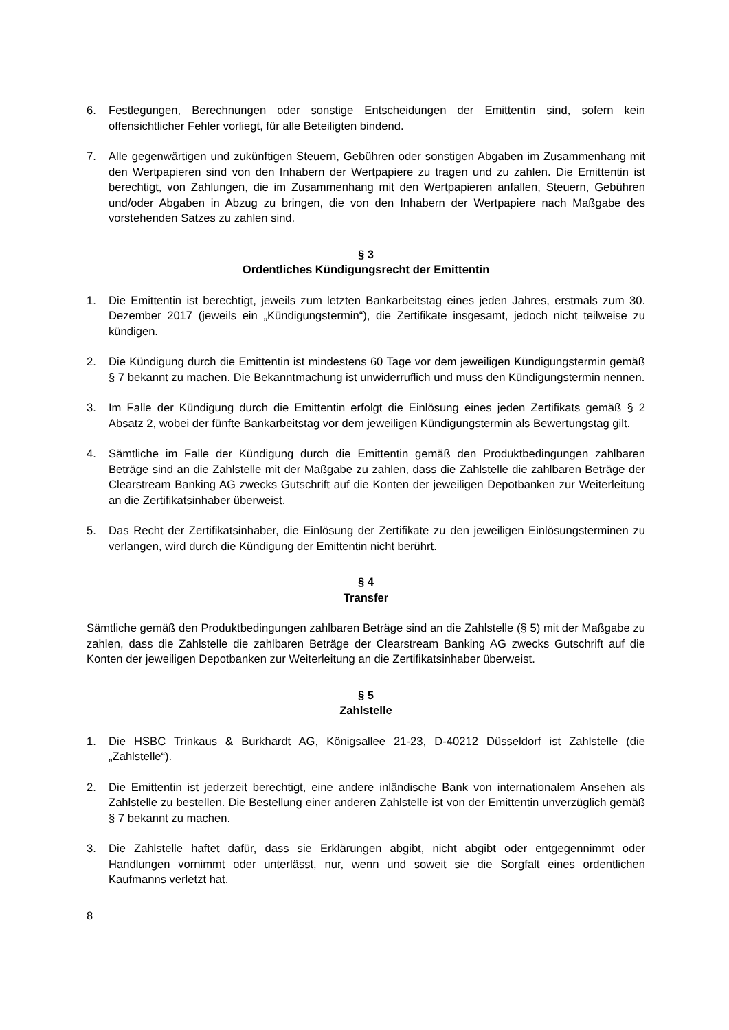6. Festlegungen, Berechnungen oder sonstige Entscheidungen der Emittentin sind, sofern kein offensichtlicher Fehler vorliegt, für alle Beteiligten bindend.
7. Alle gegenwärtigen und zukünftigen Steuern, Gebühren oder sonstigen Abgaben im Zusammenhang mit den Wertpapieren sind von den Inhabern der Wertpapiere zu tragen und zu zahlen. Die Emittentin ist berechtigt, von Zahlungen, die im Zusammenhang mit den Wertpapieren anfallen, Steuern, Gebühren und/oder Abgaben in Abzug zu bringen, die von den Inhabern der Wertpapiere nach Maßgabe des vorstehenden Satzes zu zahlen sind.
§ 3
Ordentliches Kündigungsrecht der Emittentin
1. Die Emittentin ist berechtigt, jeweils zum letzten Bankarbeitstag eines jeden Jahres, erstmals zum 30. Dezember 2017 (jeweils ein „Kündigungstermin“), die Zertifikate insgesamt, jedoch nicht teilweise zu kündigen.
2. Die Kündigung durch die Emittentin ist mindestens 60 Tage vor dem jeweiligen Kündigungstermin gemäß § 7 bekannt zu machen. Die Bekanntmachung ist unwiderruflich und muss den Kündigungstermin nennen.
3. Im Falle der Kündigung durch die Emittentin erfolgt die Einlösung eines jeden Zertifikats gemäß § 2 Absatz 2, wobei der fünfte Bankarbeitstag vor dem jeweiligen Kündigungstermin als Bewertungstag gilt.
4. Sämtliche im Falle der Kündigung durch die Emittentin gemäß den Produktbedingungen zahlbaren Beträge sind an die Zahlstelle mit der Maßgabe zu zahlen, dass die Zahlstelle die zahlbaren Beträge der Clearstream Banking AG zwecks Gutschrift auf die Konten der jeweiligen Depotbanken zur Weiterleitung an die Zertifikatsinhaber überweist.
5. Das Recht der Zertifikatsinhaber, die Einlösung der Zertifikate zu den jeweiligen Einlösungsterminen zu verlangen, wird durch die Kündigung der Emittentin nicht berührt.
§ 4
Transfer
Sämtliche gemäß den Produktbedingungen zahlbaren Beträge sind an die Zahlstelle (§ 5) mit der Maßgabe zu zahlen, dass die Zahlstelle die zahlbaren Beträge der Clearstream Banking AG zwecks Gutschrift auf die Konten der jeweiligen Depotbanken zur Weiterleitung an die Zertifikatsinhaber überweist.
§ 5
Zahlstelle
1. Die HSBC Trinkaus & Burkhardt AG, Königsallee 21-23, D-40212 Düsseldorf ist Zahlstelle (die „Zahlstelle“).
2. Die Emittentin ist jederzeit berechtigt, eine andere inländische Bank von internationalem Ansehen als Zahlstelle zu bestellen. Die Bestellung einer anderen Zahlstelle ist von der Emittentin unverzüglich gemäß § 7 bekannt zu machen.
3. Die Zahlstelle haftet dafür, dass sie Erklärungen abgibt, nicht abgibt oder entgegennimmt oder Handlungen vornimmt oder unterlässt, nur, wenn und soweit sie die Sorgfalt eines ordentlichen Kaufmanns verletzt hat.
8